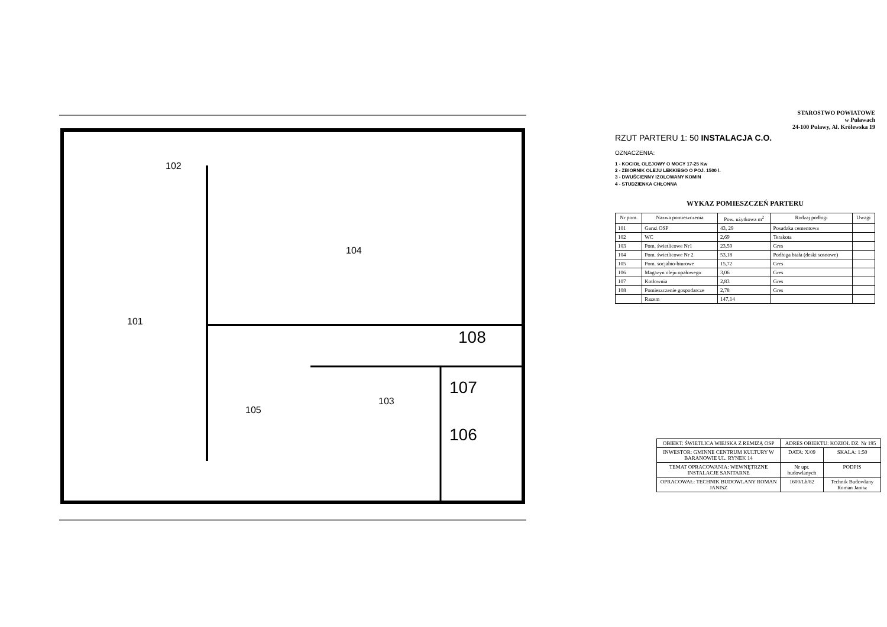101
104
103
105
102
108
107
106
STAROSTWO POWIATOWE
w Puławach
24-100 Puławy, Al. Królewska 19
RZUT PARTERU 1: 50 INSTALACJA C.O.
OZNACZENIA:
1 - KOCIOŁ OLEJOWY O MOCY 17-25 Kw
2 - ZBIORNIK OLEJU LEKKIEGO O POJ. 1500 l.
3 - DWUŚCIENNY IZOLOWANY KOMIN
4 - STUDZIENKA CHŁONNA
WYKAZ POMIESZCZEŃ PARTERU
| Nr pom. | Nazwa pomieszczenia | Pow. użytkowa m<sup>2</sup> | Rodzaj podłogi | Uwagi |
| --- | --- | --- | --- | --- |
| 101 | Garaż OSP | 43, 29 | Posadzka cementowa | |
| 102 | WC | 2,69 | Terakota | |
| 103 | Pom. świetlicowe Nr1 | 23,59 | Gres | |
| 104 | Pom. świetlicowe Nr 2 | 53,18 | Podłoga biała (deski sosnowe) | |
| 105 | Pom. socjalno-biurowe | 15,72 | Gres | |
| 106 | Magazyn oleju opałowego | 3,06 | Gres | |
| 107 | Kotłownia | 2,83 | Gres | |
| 108 | Pomieszczenie gospodarcze | 2,78 | Gres | |
| | Razem | 147,14 | | |
| OBIEKT: ŚWIETLICA WIEJSKA Z REMIZĄ OSP | ADRES OBIEKTU: KOZIOŁ DZ. Nr 195 | |
| INWESTOR: GMINNE CENTRUM KULTURY W BARANOWIE UL. RYNEK 14 | DATA: X/09 | SKALA: 1:50 |
| TEMAT OPRACOWANIA: WEWNĘTRZNE INSTALACJE SANITARNE | Nr upr. budowlanych | PODPIS |
| OPRACOWAŁ: TECHNIK BUDOWLANY ROMAN JANISZ | 1600/Lb/82 | Technik Budowlany Roman Janisz |